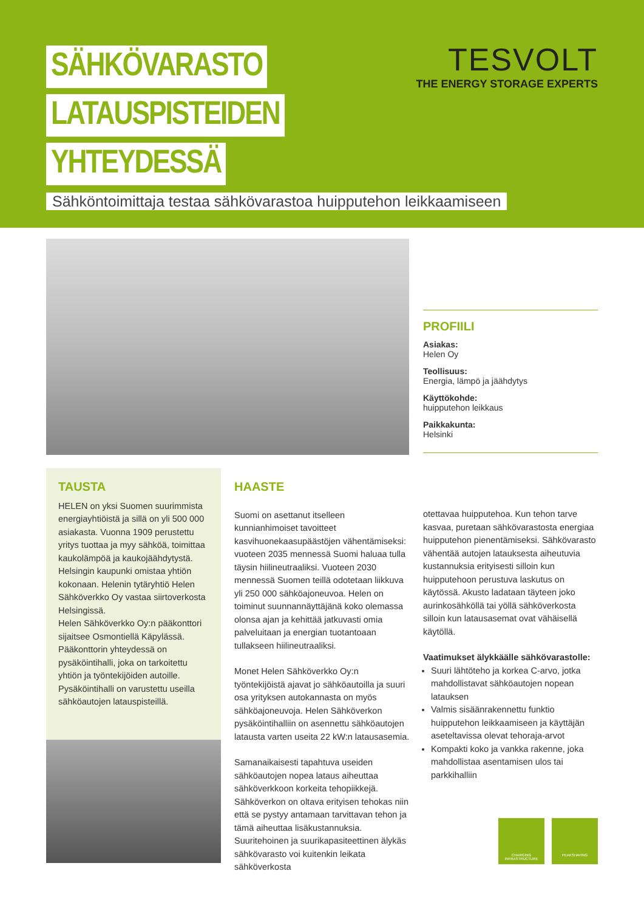SÄHKÖVARASTO
LATAUSPISTEIDEN
YHTEYDESSÄ
Sähköntoimittaja testaa sähkövarastoa huipputehon leikkaamiseen
TESVOLT
THE ENERGY STORAGE EXPERTS
PROFIILI
Asiakas:
Helen Oy
Teollisuus:
Energia, lämpö ja jäähdytys
Käyttökohde:
huipputehon leikkaus
Paikkakunta:
Helsinki
TAUSTA
HELEN on yksi Suomen suurimmista energiayhtiöistä ja sillä on yli 500 000 asiakasta. Vuonna 1909 perustettu yritys tuottaa ja myy sähköä, toimittaa kaukolämpöä ja kaukojäähdytystä. Helsingin kaupunki omistaa yhtiön kokonaan. Helenin tytäryhtiö Helen Sähköverkko Oy vastaa siirtoverkosta Helsingissä.
Helen Sähköverkko Oy:n pääkonttori sijaitsee Osmontiellä Käpylässä. Pääkonttorin yhteydessä on pysäköintihalli, joka on tarkoitettu yhtiön ja työntekijöiden autoille. Pysäköintihalli on varustettu useilla sähköautojen latauspisteillä.
HAASTE
Suomi on asettanut itselleen kunnianhimoiset tavoitteet kasvihuonekaasupäästöjen vähentämiseksi: vuoteen 2035 mennessä Suomi haluaa tulla täysin hiilineutraaliksi. Vuoteen 2030 mennessä Suomen teillä odotetaan liikkuva yli 250 000 sähköajoneuvoa. Helen on toiminut suunnannäyttäjänä koko olemassa olonsa ajan ja kehittää jatkuvasti omia palveluitaan ja energian tuotantoaan tullakseen hiilineutraaliksi.
Monet Helen Sähköverkko Oy:n työntekijöistä ajavat jo sähköautoilla ja suuri osa yrityksen autokannasta on myös sähköajoneuvoja. Helen Sähköverkon pysäköintihalliin on asennettu sähköautojen latausta varten useita 22 kW:n latausasemia.
Samanaikaisesti tapahtuva useiden sähköautojen nopea lataus aiheuttaa sähköverkkoon korkeita tehopiikkejä. Sähköverkon on oltava erityisen tehokas niin että se pystyy antamaan tarvittavan tehon ja tämä aiheuttaa lisäkustannuksia. Suuritehoinen ja suurikapasiteettinen älykäs sähkövarasto voi kuitenkin leikata sähköverkosta
otettavaa huipputehoa. Kun tehon tarve kasvaa, puretaan sähkövarastosta energiaa huipputehon pienentämiseksi. Sähkövarasto vähentää autojen latauksesta aiheutuvia kustannuksia erityisesti silloin kun huipputehoon perustuva laskutus on käytössä. Akusto ladataan täyteen joko aurinkosähköllä tai yöllä sähköverkosta silloin kun latausasemat ovat vähäisellä käytöllä.
Vaatimukset älykkäälle sähkövarastolle:
Suuri lähtöteho ja korkea C-arvo, jotka mahdollistavat sähköautojen nopean latauksen
Valmis sisäänrakennettu funktio huipputehon leikkaamiseen ja käyttäjän aseteltavissa olevat tehoraja-arvot
Kompakti koko ja vankka rakenne, joka mahdollistaa asentamisen ulos tai parkkihalliin
CHARGING INFRASTRUCTURE
PEAKSHAVING